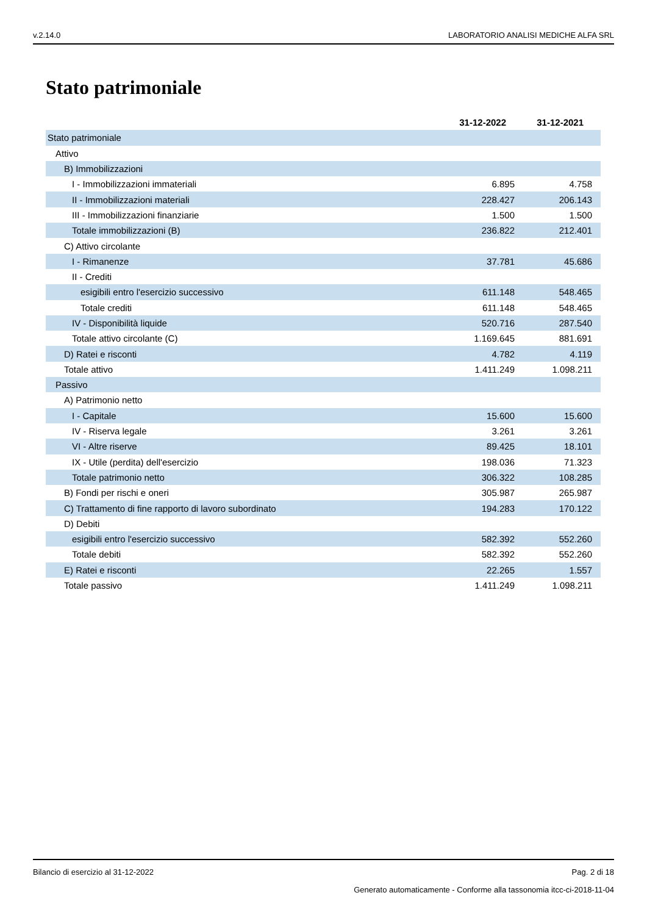v.2.14.0 LABORATORIO ANALISI MEDICHE ALFA SRL
Stato patrimoniale
| | 31-12-2022 | 31-12-2021 |
| --- | --- | --- |
| Stato patrimoniale | | |
| Attivo | | |
| B) Immobilizzazioni | | |
| I - Immobilizzazioni immateriali | 6.895 | 4.758 |
| II - Immobilizzazioni materiali | 228.427 | 206.143 |
| III - Immobilizzazioni finanziarie | 1.500 | 1.500 |
| Totale immobilizzazioni (B) | 236.822 | 212.401 |
| C) Attivo circolante | | |
| I - Rimanenze | 37.781 | 45.686 |
| II - Crediti | | |
| esigibili entro l'esercizio successivo | 611.148 | 548.465 |
| Totale crediti | 611.148 | 548.465 |
| IV - Disponibilità liquide | 520.716 | 287.540 |
| Totale attivo circolante (C) | 1.169.645 | 881.691 |
| D) Ratei e risconti | 4.782 | 4.119 |
| Totale attivo | 1.411.249 | 1.098.211 |
| Passivo | | |
| A) Patrimonio netto | | |
| I - Capitale | 15.600 | 15.600 |
| IV - Riserva legale | 3.261 | 3.261 |
| VI - Altre riserve | 89.425 | 18.101 |
| IX - Utile (perdita) dell'esercizio | 198.036 | 71.323 |
| Totale patrimonio netto | 306.322 | 108.285 |
| B) Fondi per rischi e oneri | 305.987 | 265.987 |
| C) Trattamento di fine rapporto di lavoro subordinato | 194.283 | 170.122 |
| D) Debiti | | |
| esigibili entro l'esercizio successivo | 582.392 | 552.260 |
| Totale debiti | 582.392 | 552.260 |
| E) Ratei e risconti | 22.265 | 1.557 |
| Totale passivo | 1.411.249 | 1.098.211 |
Bilancio di esercizio al 31-12-2022 Pag. 2 di 18
Generato automaticamente - Conforme alla tassonomia itcc-ci-2018-11-04